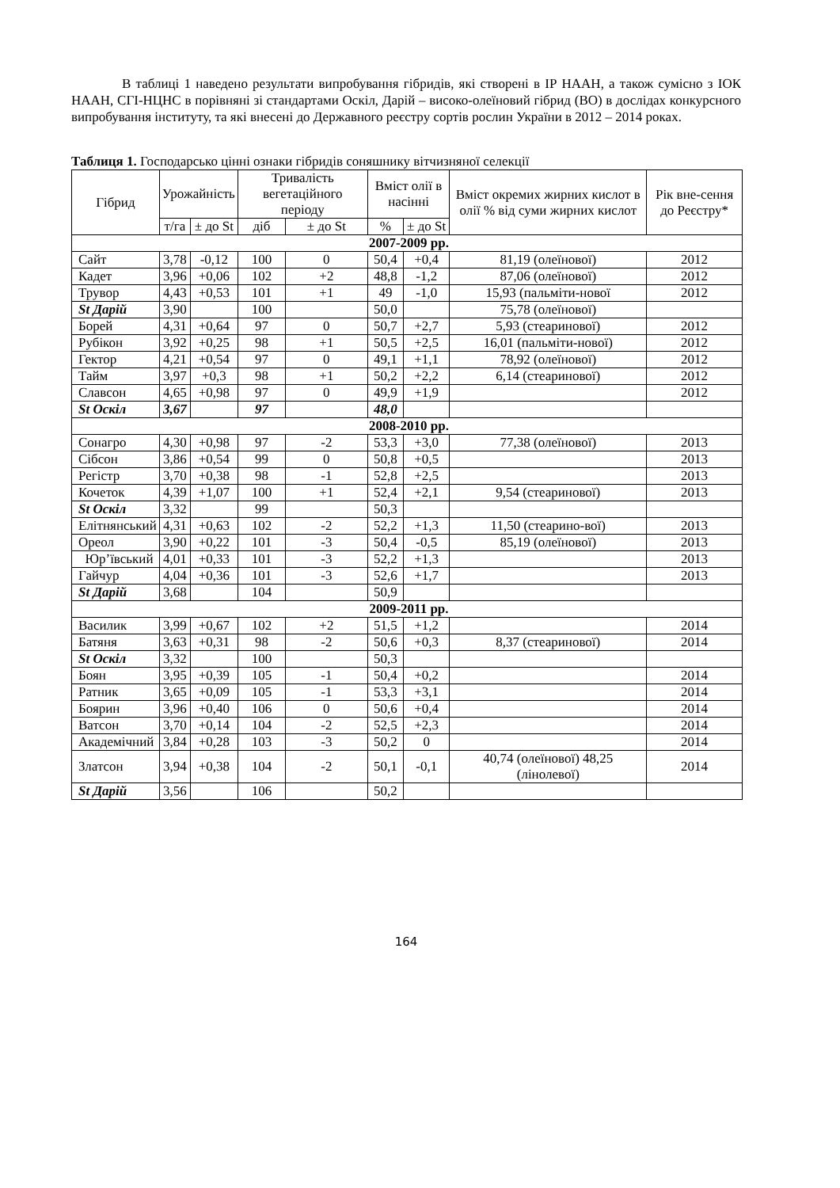В таблиці 1 наведено результати випробування гібридів, які створені в ІР НААН, а також сумісно з ІОК НААН, СГІ-НЦНС в порівняні зі стандартами Оскіл, Дарій – високо-олеїновий гібрид (ВО) в дослідах конкурсного випробування інституту, та які внесені до Державного реєстру сортів рослин України в 2012 – 2014 роках.
Таблиця 1. Господарсько цінні ознаки гібридів соняшнику вітчизняної селекції
| Гібрид | Урожайність | | Тривалість вегетаційного періоду | | Вміст олії в насінні | | Вміст окремих жирних кислот в олії % від суми жирних кислот | Рік вне-сення до Реєстру* |
| --- | --- | --- | --- | --- | --- | --- | --- | --- |
| | т/га | ± до St | діб | ± до St | % | ± до St | | |
| 2007-2009 рр. | | | | | | | | |
| Сайт | 3,78 | -0,12 | 100 | 0 | 50,4 | +0,4 | 81,19 (олеїнової) | 2012 |
| Кадет | 3,96 | +0,06 | 102 | +2 | 48,8 | -1,2 | 87,06 (олеїнової) | 2012 |
| Трувор | 4,43 | +0,53 | 101 | +1 | 49 | -1,0 | 15,93 (пальміти-нової | 2012 |
| St Дарій | 3,90 | | 100 | | 50,0 | | 75,78 (олеїнової) | |
| Борей | 4,31 | +0,64 | 97 | 0 | 50,7 | +2,7 | 5,93 (стеаринової) | 2012 |
| Рубікон | 3,92 | +0,25 | 98 | +1 | 50,5 | +2,5 | 16,01 (пальміти-нової) | 2012 |
| Гектор | 4,21 | +0,54 | 97 | 0 | 49,1 | +1,1 | 78,92 (олеїнової) | 2012 |
| Тайм | 3,97 | +0,3 | 98 | +1 | 50,2 | +2,2 | 6,14 (стеаринової) | 2012 |
| Славсон | 4,65 | +0,98 | 97 | 0 | 49,9 | +1,9 | | 2012 |
| St Оскіл | 3,67 | | 97 | | 48,0 | | | |
| 2008-2010 рр. | | | | | | | | |
| Сонагро | 4,30 | +0,98 | 97 | -2 | 53,3 | +3,0 | 77,38 (олеїнової) | 2013 |
| Сібсон | 3,86 | +0,54 | 99 | 0 | 50,8 | +0,5 | | 2013 |
| Регістр | 3,70 | +0,38 | 98 | -1 | 52,8 | +2,5 | | 2013 |
| Кочеток | 4,39 | +1,07 | 100 | +1 | 52,4 | +2,1 | 9,54 (стеаринової) | 2013 |
| St Оскіл | 3,32 | | 99 | | 50,3 | | | |
| Елітнянський | 4,31 | +0,63 | 102 | -2 | 52,2 | +1,3 | 11,50 (стеарино-вої) | 2013 |
| Ореол | 3,90 | +0,22 | 101 | -3 | 50,4 | -0,5 | 85,19 (олеїнової) | 2013 |
| Юр’ївський | 4,01 | +0,33 | 101 | -3 | 52,2 | +1,3 | | 2013 |
| Гайчур | 4,04 | +0,36 | 101 | -3 | 52,6 | +1,7 | | 2013 |
| St Дарій | 3,68 | | 104 | | 50,9 | | | |
| 2009-2011 рр. | | | | | | | | |
| Василик | 3,99 | +0,67 | 102 | +2 | 51,5 | +1,2 | | 2014 |
| Батяня | 3,63 | +0,31 | 98 | -2 | 50,6 | +0,3 | 8,37 (стеаринової) | 2014 |
| St Оскіл | 3,32 | | 100 | | 50,3 | | | |
| Боян | 3,95 | +0,39 | 105 | -1 | 50,4 | +0,2 | | 2014 |
| Ратник | 3,65 | +0,09 | 105 | -1 | 53,3 | +3,1 | | 2014 |
| Боярин | 3,96 | +0,40 | 106 | 0 | 50,6 | +0,4 | | 2014 |
| Ватсон | 3,70 | +0,14 | 104 | -2 | 52,5 | +2,3 | | 2014 |
| Академічний | 3,84 | +0,28 | 103 | -3 | 50,2 | 0 | | 2014 |
| Златсон | 3,94 | +0,38 | 104 | -2 | 50,1 | -0,1 | 40,74 (олеїнової) 48,25 (лінолевої) | 2014 |
| St Дарій | 3,56 | | 106 | | 50,2 | | | |
164